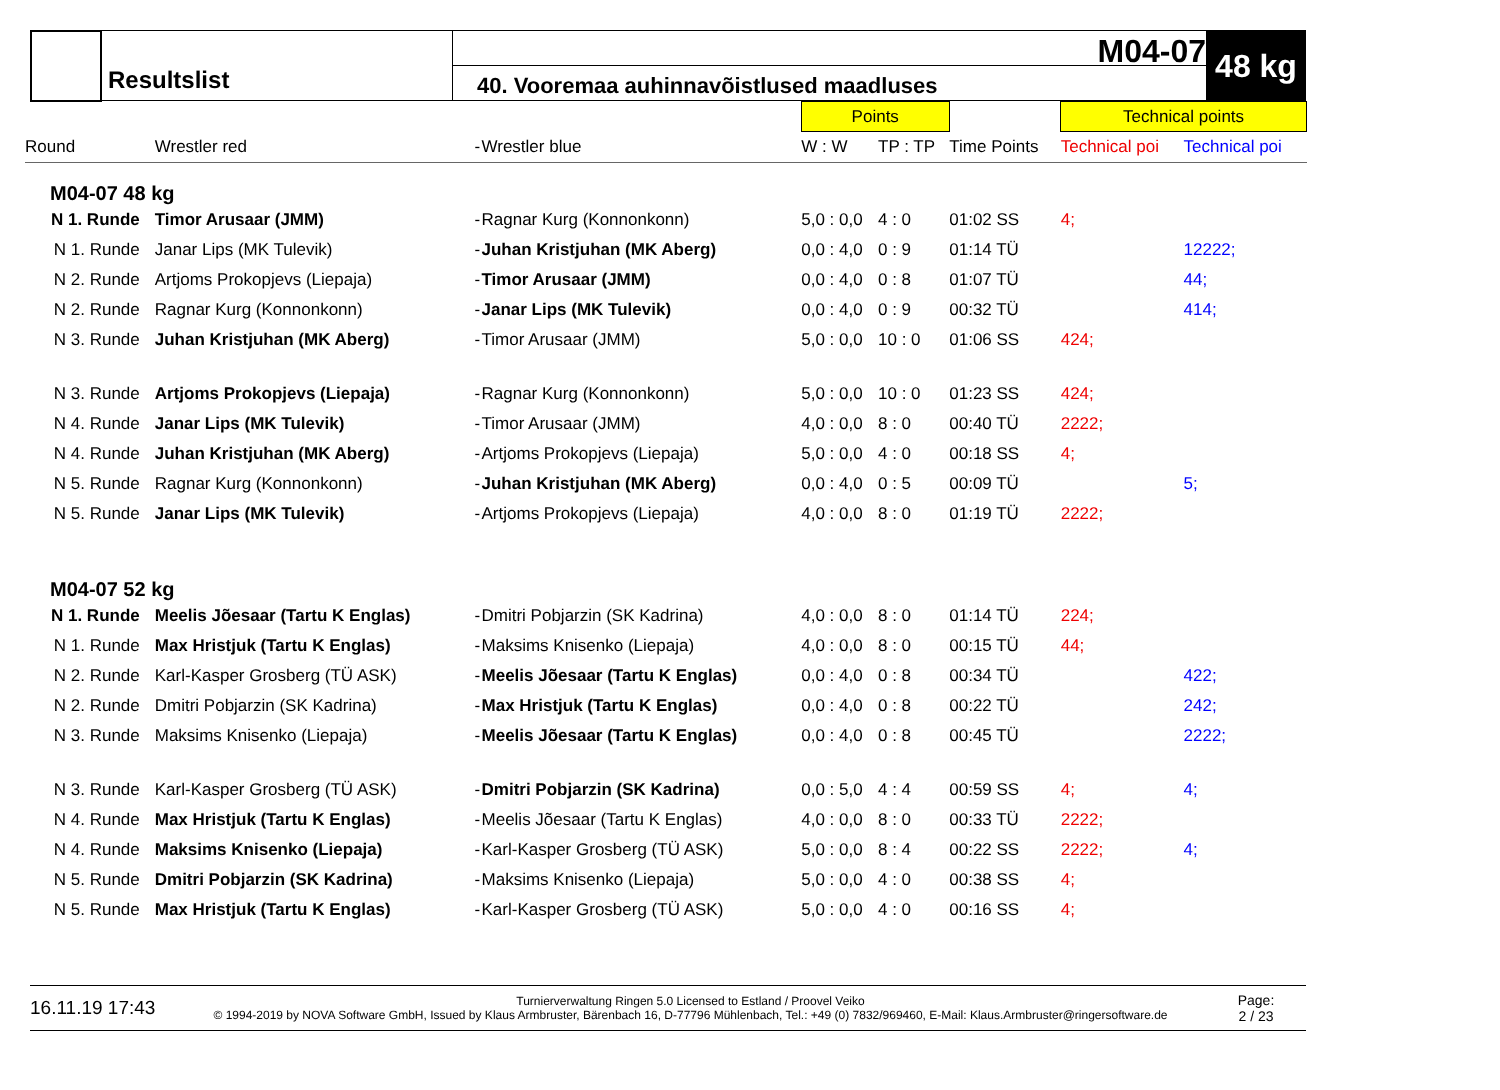Resultslist
M04-07
40. Vooremaa auhinnavõistlused maadluses
48 kg
| | | | | Points | | | Technical points | |
| Round | Wrestler red | - | Wrestler blue | W : W | TP : TP | Time Points | Technical poi | Technical poi |
| M04-07 48 kg | | | | | | | | |
| N 1. Runde | Timor Arusaar (JMM) | - | Ragnar Kurg (Konnonkonn) | 5,0 : 0,0 | 4 : 0 | 01:02 SS | 4; | |
| N 1. Runde | Janar Lips (MK Tulevik) | - | Juhan Kristjuhan (MK Aberg) | 0,0 : 4,0 | 0 : 9 | 01:14 TÜ | | 12222; |
| N 2. Runde | Artjoms Prokopjevs (Liepaja) | - | Timor Arusaar (JMM) | 0,0 : 4,0 | 0 : 8 | 01:07 TÜ | | 44; |
| N 2. Runde | Ragnar Kurg (Konnonkonn) | - | Janar Lips (MK Tulevik) | 0,0 : 4,0 | 0 : 9 | 00:32 TÜ | | 414; |
| N 3. Runde | Juhan Kristjuhan (MK Aberg) | - | Timor Arusaar (JMM) | 5,0 : 0,0 | 10 : 0 | 01:06 SS | 424; | |
| N 3. Runde | Artjoms Prokopjevs (Liepaja) | - | Ragnar Kurg (Konnonkonn) | 5,0 : 0,0 | 10 : 0 | 01:23 SS | 424; | |
| N 4. Runde | Janar Lips (MK Tulevik) | - | Timor Arusaar (JMM) | 4,0 : 0,0 | 8 : 0 | 00:40 TÜ | 2222; | |
| N 4. Runde | Juhan Kristjuhan (MK Aberg) | - | Artjoms Prokopjevs (Liepaja) | 5,0 : 0,0 | 4 : 0 | 00:18 SS | 4; | |
| N 5. Runde | Ragnar Kurg (Konnonkonn) | - | Juhan Kristjuhan (MK Aberg) | 0,0 : 4,0 | 0 : 5 | 00:09 TÜ | | 5; |
| N 5. Runde | Janar Lips (MK Tulevik) | - | Artjoms Prokopjevs (Liepaja) | 4,0 : 0,0 | 8 : 0 | 01:19 TÜ | 2222; | |
| M04-07 52 kg | | | | | | | | |
| N 1. Runde | Meelis Jõesaar (Tartu K Englas) | - | Dmitri Pobjarzin (SK Kadrina) | 4,0 : 0,0 | 8 : 0 | 01:14 TÜ | 224; | |
| N 1. Runde | Max Hristjuk (Tartu K Englas) | - | Maksims Knisenko (Liepaja) | 4,0 : 0,0 | 8 : 0 | 00:15 TÜ | 44; | |
| N 2. Runde | Karl-Kasper Grosberg (TÜ ASK) | - | Meelis Jõesaar (Tartu K Englas) | 0,0 : 4,0 | 0 : 8 | 00:34 TÜ | | 422; |
| N 2. Runde | Dmitri Pobjarzin (SK Kadrina) | - | Max Hristjuk (Tartu K Englas) | 0,0 : 4,0 | 0 : 8 | 00:22 TÜ | | 242; |
| N 3. Runde | Maksims Knisenko (Liepaja) | - | Meelis Jõesaar (Tartu K Englas) | 0,0 : 4,0 | 0 : 8 | 00:45 TÜ | | 2222; |
| N 3. Runde | Karl-Kasper Grosberg (TÜ ASK) | - | Dmitri Pobjarzin (SK Kadrina) | 0,0 : 5,0 | 4 : 4 | 00:59 SS | 4; | 4; |
| N 4. Runde | Max Hristjuk (Tartu K Englas) | - | Meelis Jõesaar (Tartu K Englas) | 4,0 : 0,0 | 8 : 0 | 00:33 TÜ | 2222; | |
| N 4. Runde | Maksims Knisenko (Liepaja) | - | Karl-Kasper Grosberg (TÜ ASK) | 5,0 : 0,0 | 8 : 4 | 00:22 SS | 2222; | 4; |
| N 5. Runde | Dmitri Pobjarzin (SK Kadrina) | - | Maksims Knisenko (Liepaja) | 5,0 : 0,0 | 4 : 0 | 00:38 SS | 4; | |
| N 5. Runde | Max Hristjuk (Tartu K Englas) | - | Karl-Kasper Grosberg (TÜ ASK) | 5,0 : 0,0 | 4 : 0 | 00:16 SS | 4; | |
16.11.19 17:43
Turnierverwaltung Ringen 5.0 Licensed to Estland / Proovel Veiko
© 1994-2019 by NOVA Software GmbH, Issued by Klaus Armbruster, Bärenbach 16, D-77796 Mühlenbach, Tel.: +49 (0) 7832/969460, E-Mail: Klaus.Armbruster@ringersoftware.de
Page:
2 / 23